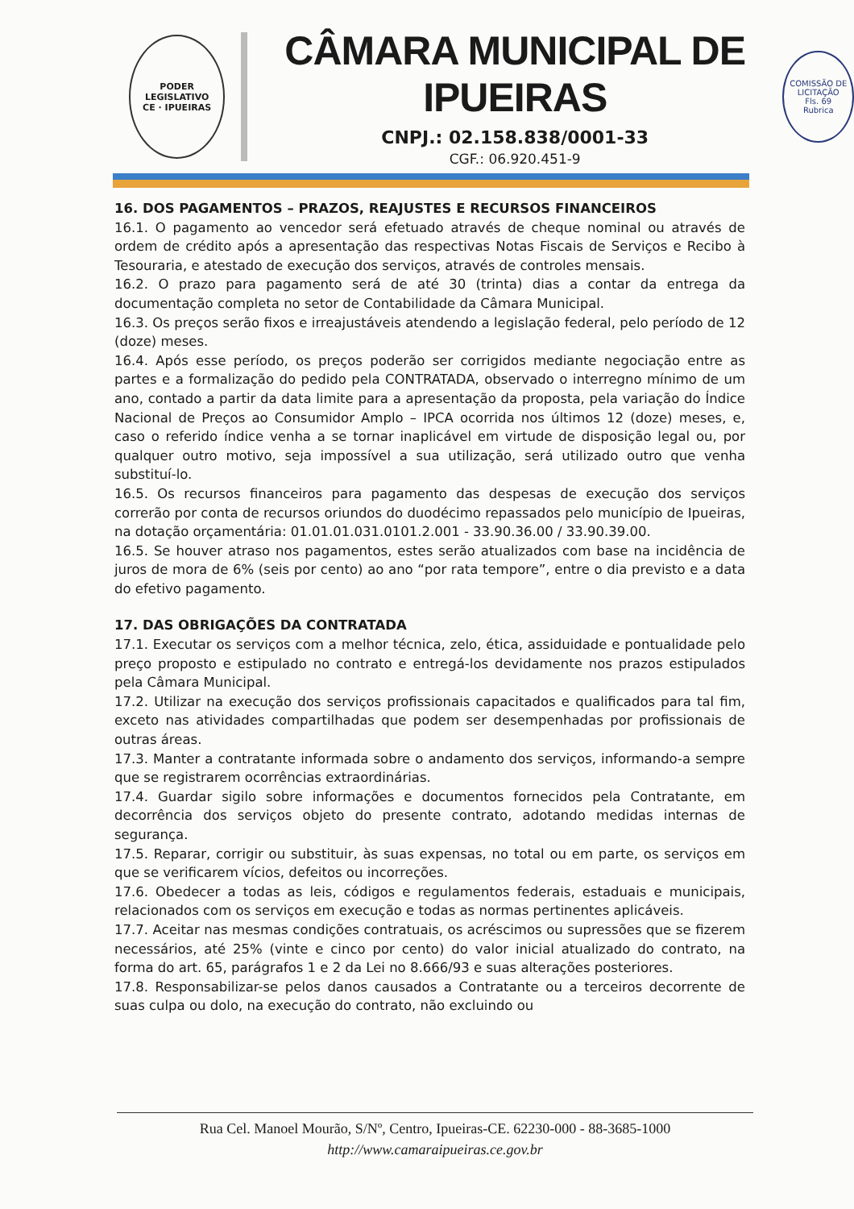PODER LEGISLATIVO
CE · IPUEIRAS
CÂMARA MUNICIPAL DE IPUEIRAS
CNPJ.: 02.158.838/0001-33
CGF.: 06.920.451-9
COMISSÃO DE LICITAÇÃO
Fls. 69
Rubrica
16. DOS PAGAMENTOS – PRAZOS, REAJUSTES E RECURSOS FINANCEIROS
16.1. O pagamento ao vencedor será efetuado através de cheque nominal ou através de ordem de crédito após a apresentação das respectivas Notas Fiscais de Serviços e Recibo à Tesouraria, e atestado de execução dos serviços, através de controles mensais.
16.2. O prazo para pagamento será de até 30 (trinta) dias a contar da entrega da documentação completa no setor de Contabilidade da Câmara Municipal.
16.3. Os preços serão fixos e irreajustáveis atendendo a legislação federal, pelo período de 12 (doze) meses.
16.4. Após esse período, os preços poderão ser corrigidos mediante negociação entre as partes e a formalização do pedido pela CONTRATADA, observado o interregno mínimo de um ano, contado a partir da data limite para a apresentação da proposta, pela variação do Índice Nacional de Preços ao Consumidor Amplo – IPCA ocorrida nos últimos 12 (doze) meses, e, caso o referido índice venha a se tornar inaplicável em virtude de disposição legal ou, por qualquer outro motivo, seja impossível a sua utilização, será utilizado outro que venha substituí-lo.
16.5. Os recursos financeiros para pagamento das despesas de execução dos serviços correrão por conta de recursos oriundos do duodécimo repassados pelo município de Ipueiras, na dotação orçamentária: 01.01.01.031.0101.2.001 - 33.90.36.00 / 33.90.39.00.
16.5. Se houver atraso nos pagamentos, estes serão atualizados com base na incidência de juros de mora de 6% (seis por cento) ao ano “por rata tempore”, entre o dia previsto e a data do efetivo pagamento.
17. DAS OBRIGAÇÕES DA CONTRATADA
17.1. Executar os serviços com a melhor técnica, zelo, ética, assiduidade e pontualidade pelo preço proposto e estipulado no contrato e entregá-los devidamente nos prazos estipulados pela Câmara Municipal.
17.2. Utilizar na execução dos serviços profissionais capacitados e qualificados para tal fim, exceto nas atividades compartilhadas que podem ser desempenhadas por profissionais de outras áreas.
17.3. Manter a contratante informada sobre o andamento dos serviços, informando-a sempre que se registrarem ocorrências extraordinárias.
17.4. Guardar sigilo sobre informações e documentos fornecidos pela Contratante, em decorrência dos serviços objeto do presente contrato, adotando medidas internas de segurança.
17.5. Reparar, corrigir ou substituir, às suas expensas, no total ou em parte, os serviços em que se verificarem vícios, defeitos ou incorreções.
17.6. Obedecer a todas as leis, códigos e regulamentos federais, estaduais e municipais, relacionados com os serviços em execução e todas as normas pertinentes aplicáveis.
17.7. Aceitar nas mesmas condições contratuais, os acréscimos ou supressões que se fizerem necessários, até 25% (vinte e cinco por cento) do valor inicial atualizado do contrato, na forma do art. 65, parágrafos 1 e 2 da Lei no 8.666/93 e suas alterações posteriores.
17.8. Responsabilizar-se pelos danos causados a Contratante ou a terceiros decorrente de suas culpa ou dolo, na execução do contrato, não excluindo ou
Rua Cel. Manoel Mourão, S/Nº, Centro, Ipueiras-CE. 62230-000 - 88-3685-1000
http://www.camaraipueiras.ce.gov.br